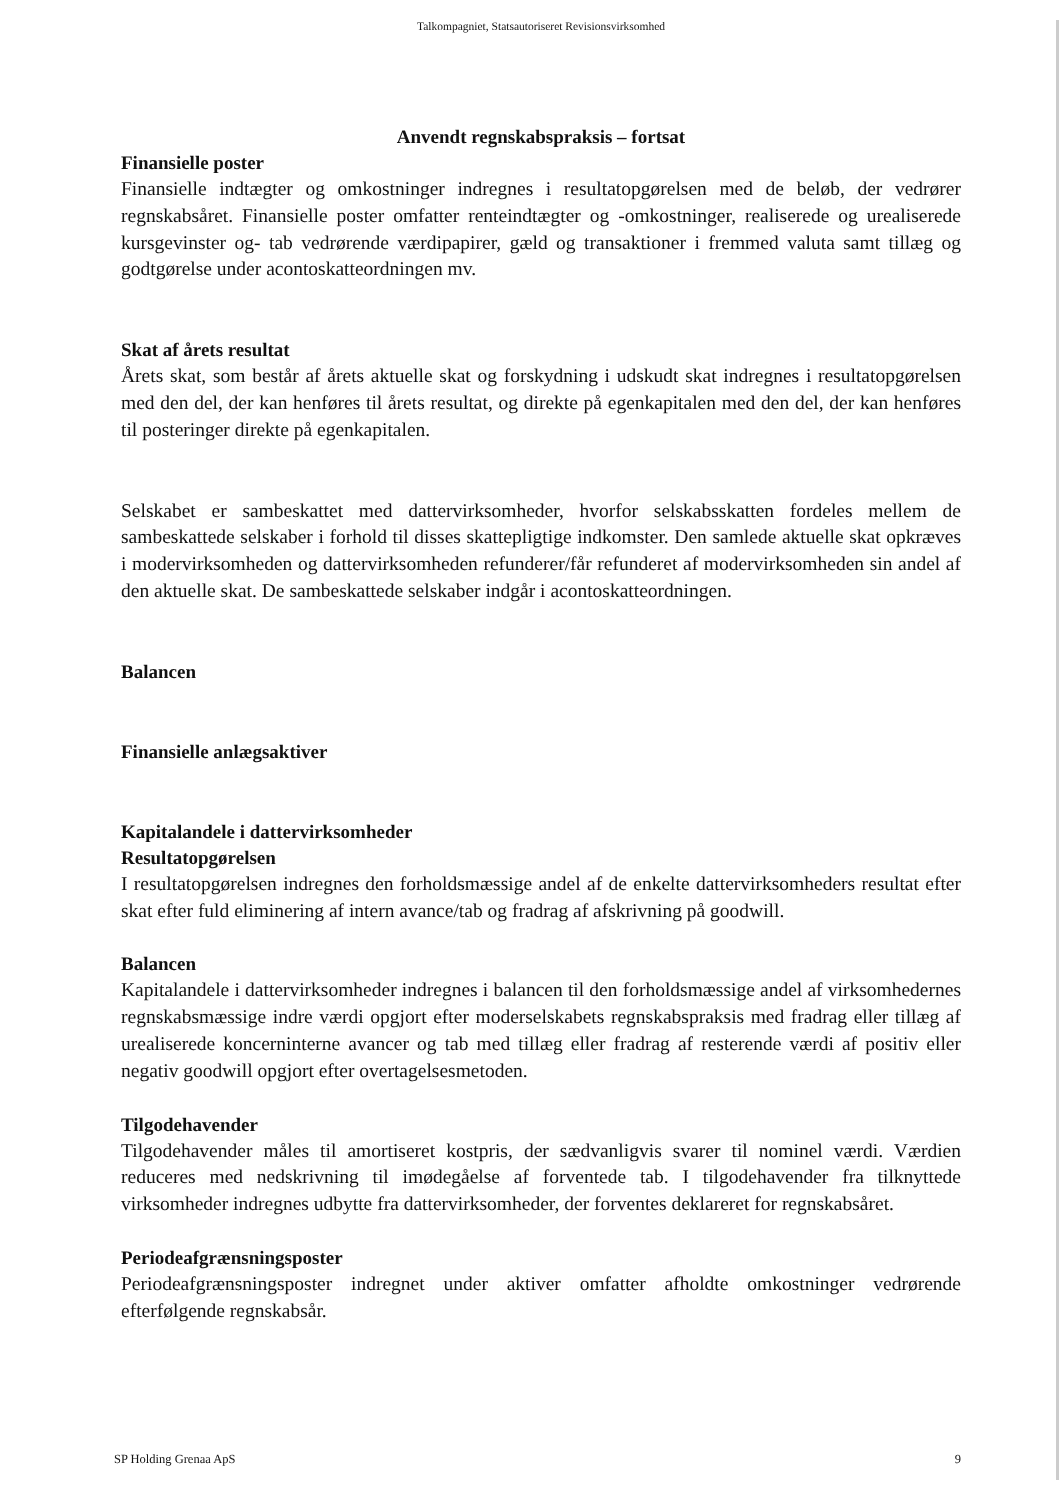Talkompagniet, Statsautoriseret Revisionsvirksomhed
Anvendt regnskabspraksis – fortsat
Finansielle poster
Finansielle indtægter og omkostninger indregnes i resultatopgørelsen med de beløb, der vedrører regnskabsåret. Finansielle poster omfatter renteindtægter og -omkostninger, realiserede og urealiserede kursgevinster og- tab vedrørende værdipapirer, gæld og transaktioner i fremmed valuta samt tillæg og godtgørelse under acontoskatteordningen mv.
Skat af årets resultat
Årets skat, som består af årets aktuelle skat og forskydning i udskudt skat indregnes i resultatopgørelsen med den del, der kan henføres til årets resultat, og direkte på egenkapitalen med den del, der kan henføres til posteringer direkte på egenkapitalen.
Selskabet er sambeskattet med dattervirksomheder, hvorfor selskabsskatten fordeles mellem de sambeskattede selskaber i forhold til disses skattepligtige indkomster. Den samlede aktuelle skat opkræves i modervirksomheden og dattervirksomheden refunderer/får refunderet af modervirksomheden sin andel af den aktuelle skat. De sambeskattede selskaber indgår i acontoskatteordningen.
Balancen
Finansielle anlægsaktiver
Kapitalandele i dattervirksomheder
Resultatopgørelsen
I resultatopgørelsen indregnes den forholdsmæssige andel af de enkelte dattervirksomheders resultat efter skat efter fuld eliminering af intern avance/tab og fradrag af afskrivning på goodwill.
Balancen
Kapitalandele i dattervirksomheder indregnes i balancen til den forholdsmæssige andel af virksomhedernes regnskabsmæssige indre værdi opgjort efter moderselskabets regnskabspraksis med fradrag eller tillæg af urealiserede koncerninterne avancer og tab med tillæg eller fradrag af resterende værdi af positiv eller negativ goodwill opgjort efter overtagelsesmetoden.
Tilgodehavender
Tilgodehavender måles til amortiseret kostpris, der sædvanligvis svarer til nominel værdi. Værdien reduceres med nedskrivning til imødegåelse af forventede tab. I tilgodehavender fra tilknyttede virksomheder indregnes udbytte fra dattervirksomheder, der forventes deklareret for regnskabsåret.
Periodeafgrænsningsposter
Periodeafgrænsningsposter indregnet under aktiver omfatter afholdte omkostninger vedrørende efterfølgende regnskabsår.
SP Holding Grenaa ApS 9